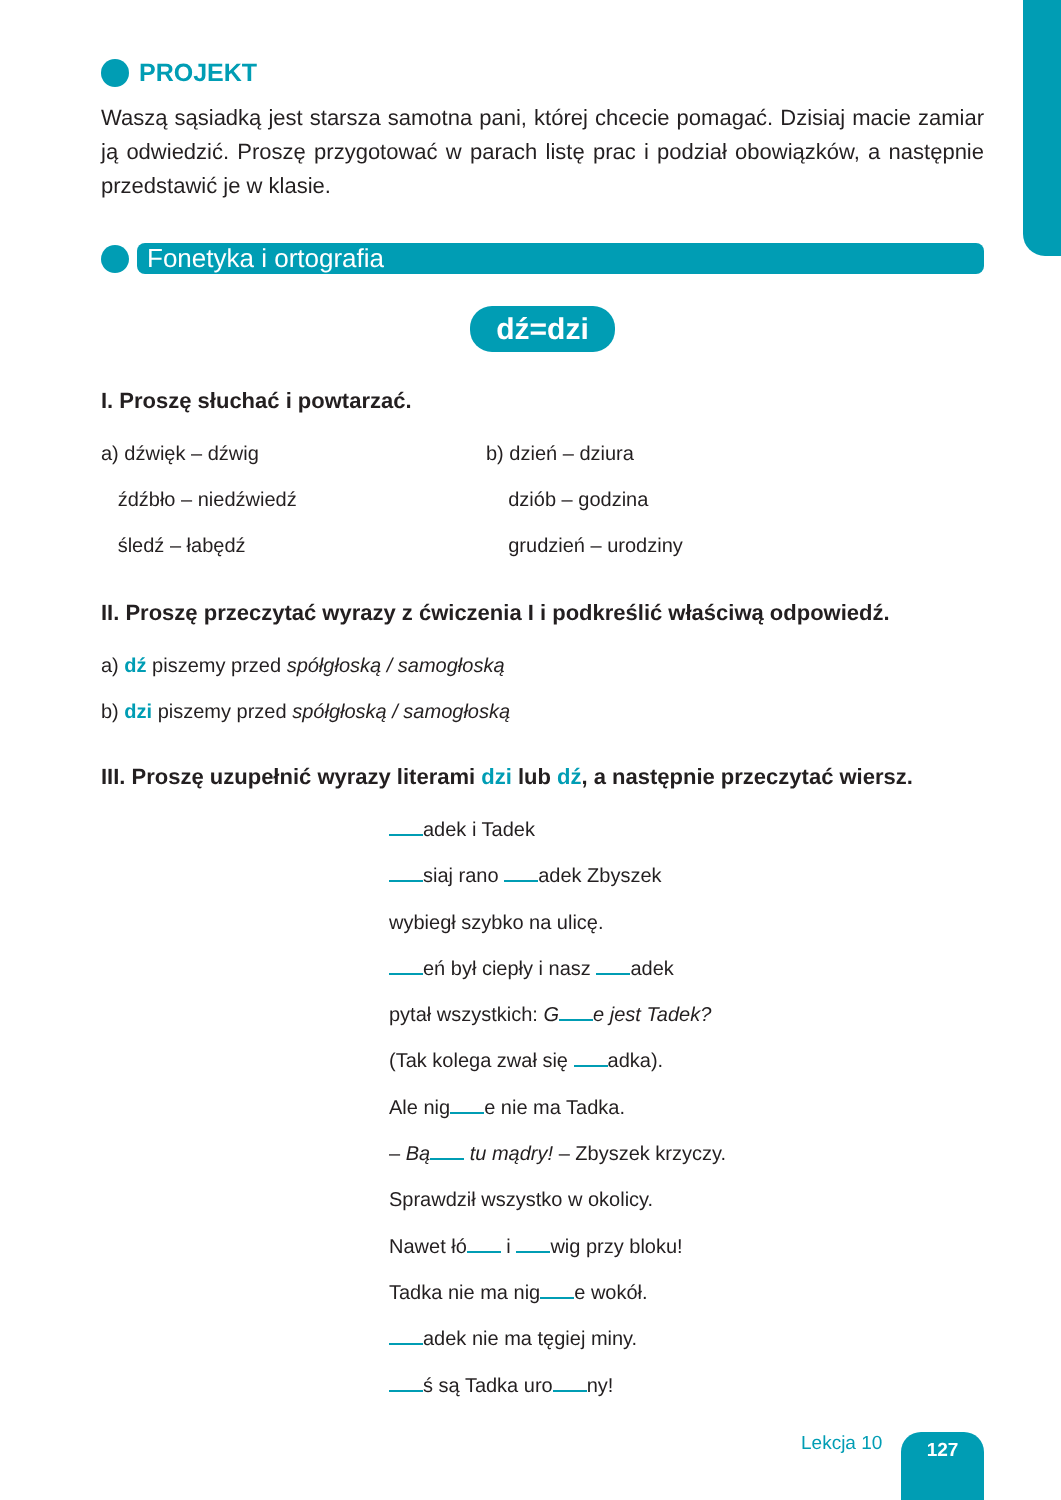PROJEKT
Waszą sąsiadką jest starsza samotna pani, której chcecie pomagać. Dzisiaj macie zamiar ją odwiedzić. Proszę przygotować w parach listę prac i podział obowiązków, a następnie przedstawić je w klasie.
Fonetyka i ortografia
dź=dzi
I. Proszę słuchać i powtarzać.
a) dźwięk – dźwig b) dzień – dziura
źdźbło – niedźwiedź dziób – godzina
śledź – łabędź grudzień – urodziny
II. Proszę przeczytać wyrazy z ćwiczenia I i podkreślić właściwą odpowiedź.
a) dź piszemy przed spółgłoską / samogłoską
b) dzi piszemy przed spółgłoską / samogłoską
III. Proszę uzupełnić wyrazy literami dzi lub dź, a następnie przeczytać wiersz.
adek i Tadek
siaj rano adek Zbyszek
wybiegł szybko na ulicę.
eń był ciepły i nasz adek
pytał wszystkich: G e jest Tadek?
(Tak kolega zwał się adka).
Ale nig e nie ma Tadka.
– Bą tu mądry! – Zbyszek krzyczy.
Sprawdził wszystko w okolicy.
Nawet łó i wig przy bloku!
Tadka nie ma nig e wokół.
adek nie ma tęgiej miny.
ś są Tadka uro ny!
Lekcja 10 127